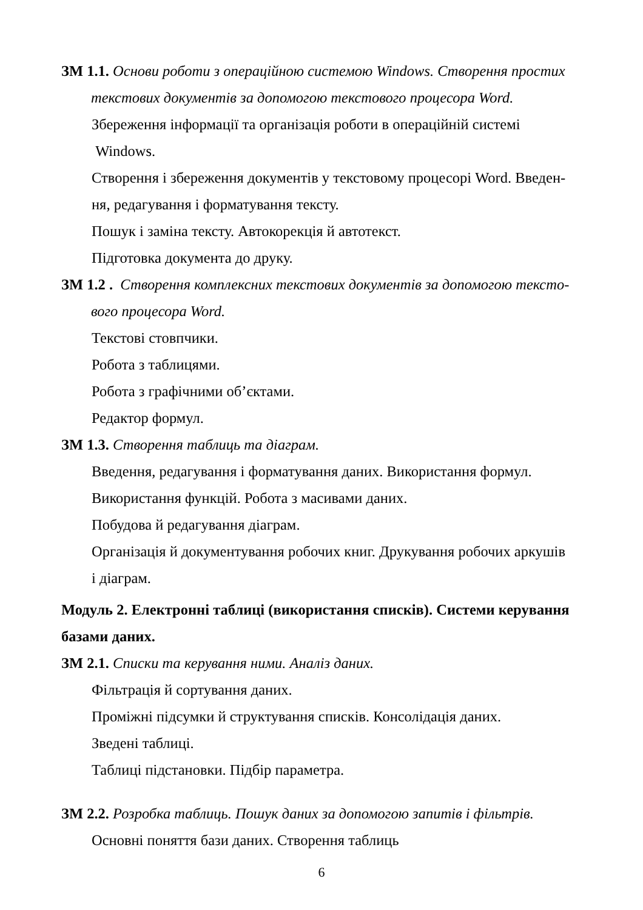ЗМ 1.1. Основи роботи з операційною системою Windows. Створення простих
текстових документів за допомогою текстового процесора Word.
Збереження інформації та організація роботи в операційній системі
Windows.
Створення і збереження документів у текстовому процесорі Word. Введен-
ня, редагування і форматування тексту.
Пошук і заміна тексту. Автокорекція й автотекст.
Підготовка документа до друку.
ЗМ 1.2 . Створення комплексних текстових документів за допомогою тексто-
вого процесора Word.
Текстові стовпчики.
Робота з таблицями.
Робота з графічними об’єктами.
Редактор формул.
ЗМ 1.3. Створення таблиць та діаграм.
Введення, редагування і форматування даних. Використання формул.
Використання функцій. Робота з масивами даних.
Побудова й редагування діаграм.
Організація й документування робочих книг. Друкування робочих аркушів
і діаграм.
Модуль 2. Електронні таблиці (використання списків). Системи керування базами даних.
ЗМ 2.1. Списки та керування ними. Аналіз даних.
Фільтрація й сортування даних.
Проміжні підсумки й структування списків. Консолідація даних.
Зведені таблиці.
Таблиці підстановки. Підбір параметра.
ЗМ 2.2. Розробка таблиць. Пошук даних за допомогою запитів і фільтрів.
Основні поняття бази даних. Створення таблиць
6